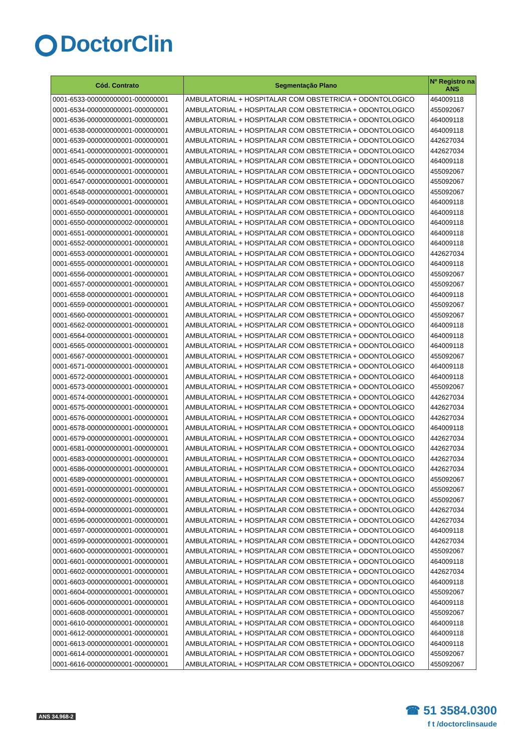DoctorClin
| Cód. Contrato | Segmentação Plano | Nº Registro na ANS |
| --- | --- | --- |
| 0001-6533-000000000001-000000001 | AMBULATORIAL + HOSPITALAR COM OBSTETRICIA + ODONTOLOGICO | 464009118 |
| 0001-6534-000000000001-000000001 | AMBULATORIAL + HOSPITALAR COM OBSTETRICIA + ODONTOLOGICO | 455092067 |
| 0001-6536-000000000001-000000001 | AMBULATORIAL + HOSPITALAR COM OBSTETRICIA + ODONTOLOGICO | 464009118 |
| 0001-6538-000000000001-000000001 | AMBULATORIAL + HOSPITALAR COM OBSTETRICIA + ODONTOLOGICO | 464009118 |
| 0001-6539-000000000001-000000001 | AMBULATORIAL + HOSPITALAR COM OBSTETRICIA + ODONTOLOGICO | 442627034 |
| 0001-6541-000000000001-000000001 | AMBULATORIAL + HOSPITALAR COM OBSTETRICIA + ODONTOLOGICO | 442627034 |
| 0001-6545-000000000001-000000001 | AMBULATORIAL + HOSPITALAR COM OBSTETRICIA + ODONTOLOGICO | 464009118 |
| 0001-6546-000000000001-000000001 | AMBULATORIAL + HOSPITALAR COM OBSTETRICIA + ODONTOLOGICO | 455092067 |
| 0001-6547-000000000001-000000001 | AMBULATORIAL + HOSPITALAR COM OBSTETRICIA + ODONTOLOGICO | 455092067 |
| 0001-6548-000000000001-000000001 | AMBULATORIAL + HOSPITALAR COM OBSTETRICIA + ODONTOLOGICO | 455092067 |
| 0001-6549-000000000001-000000001 | AMBULATORIAL + HOSPITALAR COM OBSTETRICIA + ODONTOLOGICO | 464009118 |
| 0001-6550-000000000001-000000001 | AMBULATORIAL + HOSPITALAR COM OBSTETRICIA + ODONTOLOGICO | 464009118 |
| 0001-6550-000000000002-000000001 | AMBULATORIAL + HOSPITALAR COM OBSTETRICIA + ODONTOLOGICO | 464009118 |
| 0001-6551-000000000001-000000001 | AMBULATORIAL + HOSPITALAR COM OBSTETRICIA + ODONTOLOGICO | 464009118 |
| 0001-6552-000000000001-000000001 | AMBULATORIAL + HOSPITALAR COM OBSTETRICIA + ODONTOLOGICO | 464009118 |
| 0001-6553-000000000001-000000001 | AMBULATORIAL + HOSPITALAR COM OBSTETRICIA + ODONTOLOGICO | 442627034 |
| 0001-6555-000000000001-000000001 | AMBULATORIAL + HOSPITALAR COM OBSTETRICIA + ODONTOLOGICO | 464009118 |
| 0001-6556-000000000001-000000001 | AMBULATORIAL + HOSPITALAR COM OBSTETRICIA + ODONTOLOGICO | 455092067 |
| 0001-6557-000000000001-000000001 | AMBULATORIAL + HOSPITALAR COM OBSTETRICIA + ODONTOLOGICO | 455092067 |
| 0001-6558-000000000001-000000001 | AMBULATORIAL + HOSPITALAR COM OBSTETRICIA + ODONTOLOGICO | 464009118 |
| 0001-6559-000000000001-000000001 | AMBULATORIAL + HOSPITALAR COM OBSTETRICIA + ODONTOLOGICO | 455092067 |
| 0001-6560-000000000001-000000001 | AMBULATORIAL + HOSPITALAR COM OBSTETRICIA + ODONTOLOGICO | 455092067 |
| 0001-6562-000000000001-000000001 | AMBULATORIAL + HOSPITALAR COM OBSTETRICIA + ODONTOLOGICO | 464009118 |
| 0001-6564-000000000001-000000001 | AMBULATORIAL + HOSPITALAR COM OBSTETRICIA + ODONTOLOGICO | 464009118 |
| 0001-6565-000000000001-000000001 | AMBULATORIAL + HOSPITALAR COM OBSTETRICIA + ODONTOLOGICO | 464009118 |
| 0001-6567-000000000001-000000001 | AMBULATORIAL + HOSPITALAR COM OBSTETRICIA + ODONTOLOGICO | 455092067 |
| 0001-6571-000000000001-000000001 | AMBULATORIAL + HOSPITALAR COM OBSTETRICIA + ODONTOLOGICO | 464009118 |
| 0001-6572-000000000001-000000001 | AMBULATORIAL + HOSPITALAR COM OBSTETRICIA + ODONTOLOGICO | 464009118 |
| 0001-6573-000000000001-000000001 | AMBULATORIAL + HOSPITALAR COM OBSTETRICIA + ODONTOLOGICO | 455092067 |
| 0001-6574-000000000001-000000001 | AMBULATORIAL + HOSPITALAR COM OBSTETRICIA + ODONTOLOGICO | 442627034 |
| 0001-6575-000000000001-000000001 | AMBULATORIAL + HOSPITALAR COM OBSTETRICIA + ODONTOLOGICO | 442627034 |
| 0001-6576-000000000001-000000001 | AMBULATORIAL + HOSPITALAR COM OBSTETRICIA + ODONTOLOGICO | 442627034 |
| 0001-6578-000000000001-000000001 | AMBULATORIAL + HOSPITALAR COM OBSTETRICIA + ODONTOLOGICO | 464009118 |
| 0001-6579-000000000001-000000001 | AMBULATORIAL + HOSPITALAR COM OBSTETRICIA + ODONTOLOGICO | 442627034 |
| 0001-6581-000000000001-000000001 | AMBULATORIAL + HOSPITALAR COM OBSTETRICIA + ODONTOLOGICO | 442627034 |
| 0001-6583-000000000001-000000001 | AMBULATORIAL + HOSPITALAR COM OBSTETRICIA + ODONTOLOGICO | 442627034 |
| 0001-6586-000000000001-000000001 | AMBULATORIAL + HOSPITALAR COM OBSTETRICIA + ODONTOLOGICO | 442627034 |
| 0001-6589-000000000001-000000001 | AMBULATORIAL + HOSPITALAR COM OBSTETRICIA + ODONTOLOGICO | 455092067 |
| 0001-6591-000000000001-000000001 | AMBULATORIAL + HOSPITALAR COM OBSTETRICIA + ODONTOLOGICO | 455092067 |
| 0001-6592-000000000001-000000001 | AMBULATORIAL + HOSPITALAR COM OBSTETRICIA + ODONTOLOGICO | 455092067 |
| 0001-6594-000000000001-000000001 | AMBULATORIAL + HOSPITALAR COM OBSTETRICIA + ODONTOLOGICO | 442627034 |
| 0001-6596-000000000001-000000001 | AMBULATORIAL + HOSPITALAR COM OBSTETRICIA + ODONTOLOGICO | 442627034 |
| 0001-6597-000000000001-000000001 | AMBULATORIAL + HOSPITALAR COM OBSTETRICIA + ODONTOLOGICO | 464009118 |
| 0001-6599-000000000001-000000001 | AMBULATORIAL + HOSPITALAR COM OBSTETRICIA + ODONTOLOGICO | 442627034 |
| 0001-6600-000000000001-000000001 | AMBULATORIAL + HOSPITALAR COM OBSTETRICIA + ODONTOLOGICO | 455092067 |
| 0001-6601-000000000001-000000001 | AMBULATORIAL + HOSPITALAR COM OBSTETRICIA + ODONTOLOGICO | 464009118 |
| 0001-6602-000000000001-000000001 | AMBULATORIAL + HOSPITALAR COM OBSTETRICIA + ODONTOLOGICO | 442627034 |
| 0001-6603-000000000001-000000001 | AMBULATORIAL + HOSPITALAR COM OBSTETRICIA + ODONTOLOGICO | 464009118 |
| 0001-6604-000000000001-000000001 | AMBULATORIAL + HOSPITALAR COM OBSTETRICIA + ODONTOLOGICO | 455092067 |
| 0001-6606-000000000001-000000001 | AMBULATORIAL + HOSPITALAR COM OBSTETRICIA + ODONTOLOGICO | 464009118 |
| 0001-6608-000000000001-000000001 | AMBULATORIAL + HOSPITALAR COM OBSTETRICIA + ODONTOLOGICO | 455092067 |
| 0001-6610-000000000001-000000001 | AMBULATORIAL + HOSPITALAR COM OBSTETRICIA + ODONTOLOGICO | 464009118 |
| 0001-6612-000000000001-000000001 | AMBULATORIAL + HOSPITALAR COM OBSTETRICIA + ODONTOLOGICO | 464009118 |
| 0001-6613-000000000001-000000001 | AMBULATORIAL + HOSPITALAR COM OBSTETRICIA + ODONTOLOGICO | 464009118 |
| 0001-6614-000000000001-000000001 | AMBULATORIAL + HOSPITALAR COM OBSTETRICIA + ODONTOLOGICO | 455092067 |
| 0001-6616-000000000001-000000001 | AMBULATORIAL + HOSPITALAR COM OBSTETRICIA + ODONTOLOGICO | 455092067 |
ANS 34.968-2
☎ 51 3584.0300
f t /doctorclinsaude